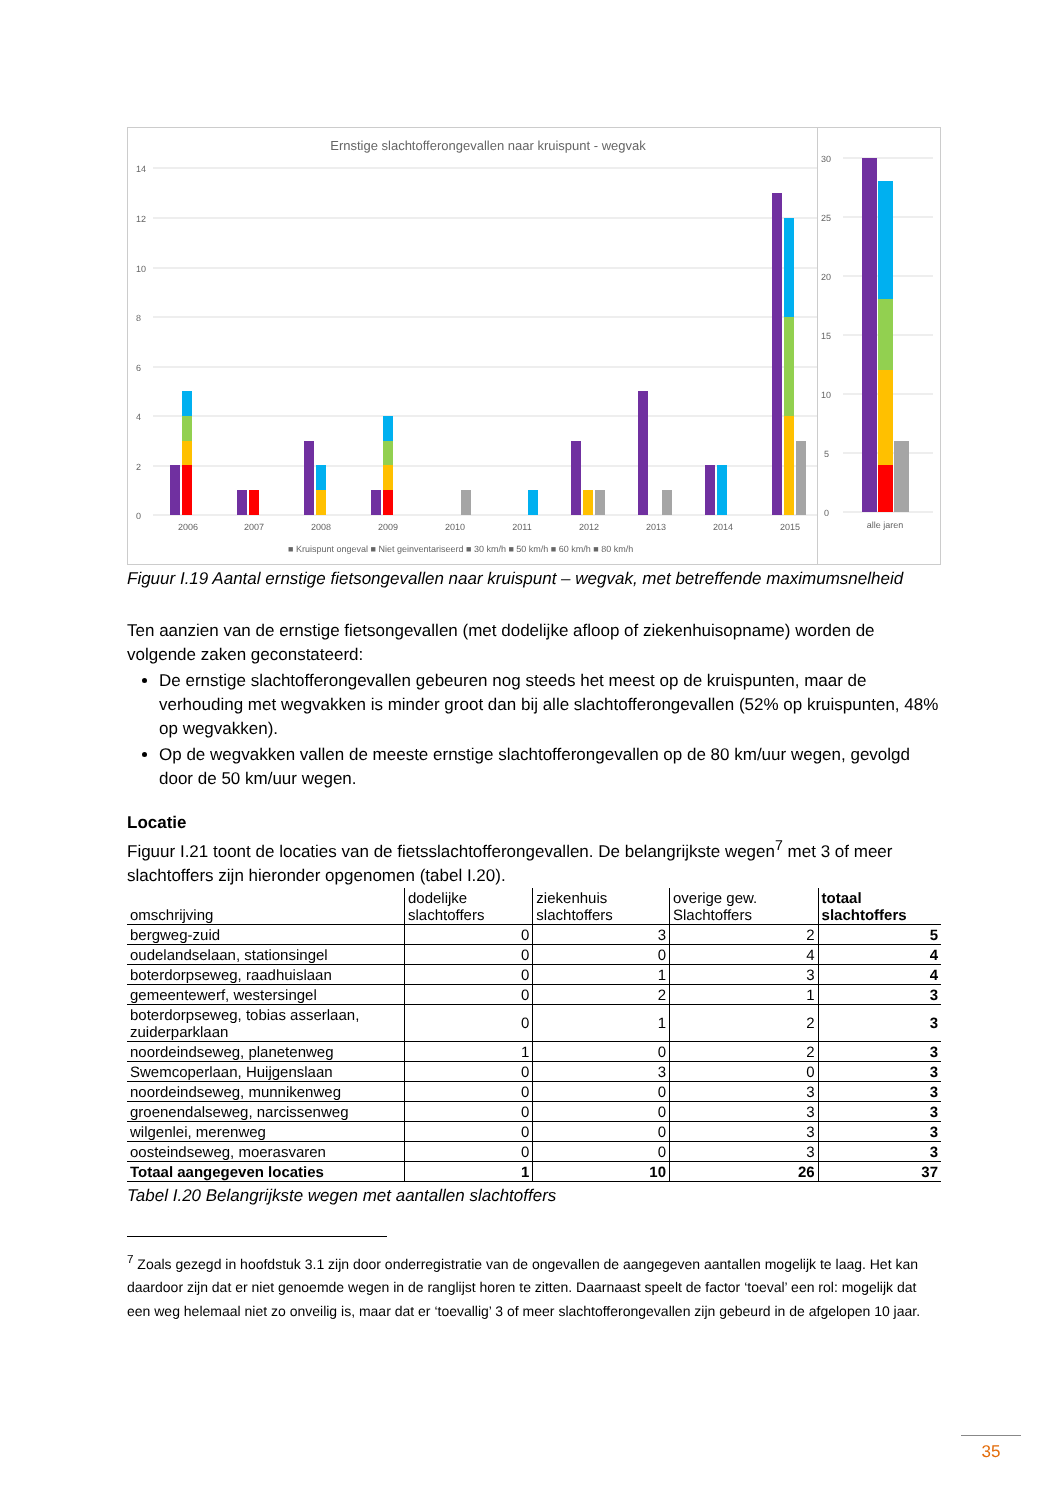Ernstige slachtofferongevallen naar kruispunt - wegvak
14
12
10
8
6
4
2
0
2006
2007
2008
2009
2010
2011
2012
2013
2014
2015
■ Kruispunt ongeval ■ Niet geinventariseerd ■ 30 km/h ■ 50 km/h ■ 60 km/h ■ 80 km/h
30
25
20
15
10
5
0
alle jaren
Figuur I.19 Aantal ernstige fietsongevallen naar kruispunt – wegvak, met betreffende maximumsnelheid
Ten aanzien van de ernstige fietsongevallen (met dodelijke afloop of ziekenhuisopname) worden de volgende zaken geconstateerd:
De ernstige slachtofferongevallen gebeuren nog steeds het meest op de kruispunten, maar de verhouding met wegvakken is minder groot dan bij alle slachtofferongevallen (52% op kruispunten, 48% op wegvakken).
Op de wegvakken vallen de meeste ernstige slachtofferongevallen op de 80 km/uur wegen, gevolgd door de 50 km/uur wegen.
Locatie
Figuur I.21 toont de locaties van de fietsslachtofferongevallen. De belangrijkste wegen<sup>7</sup> met 3 of meer slachtoffers zijn hieronder opgenomen (tabel I.20).
| omschrijving | dodelijke slachtoffers | ziekenhuis slachtoffers | overige gew. Slachtoffers | totaal slachtoffers |
| --- | --- | --- | --- | --- |
| bergweg-zuid | 0 | 3 | 2 | 5 |
| oudelandselaan, stationsingel | 0 | 0 | 4 | 4 |
| boterdorpseweg, raadhuislaan | 0 | 1 | 3 | 4 |
| gemeentewerf, westersingel | 0 | 2 | 1 | 3 |
| boterdorpseweg, tobias asserlaan, zuiderparklaan | 0 | 1 | 2 | 3 |
| noordeindseweg, planetenweg | 1 | 0 | 2 | 3 |
| Swemcoperlaan, Huijgenslaan | 0 | 3 | 0 | 3 |
| noordeindseweg, munnikenweg | 0 | 0 | 3 | 3 |
| groenendalseweg, narcissenweg | 0 | 0 | 3 | 3 |
| wilgenlei, merenweg | 0 | 0 | 3 | 3 |
| oosteindseweg, moerasvaren | 0 | 0 | 3 | 3 |
| Totaal aangegeven locaties | 1 | 10 | 26 | 37 |
Tabel I.20 Belangrijkste wegen met aantallen slachtoffers
<sup>7</sup> Zoals gezegd in hoofdstuk 3.1 zijn door onderregistratie van de ongevallen de aangegeven aantallen mogelijk te laag. Het kan daardoor zijn dat er niet genoemde wegen in de ranglijst horen te zitten. Daarnaast speelt de factor ‘toeval’ een rol: mogelijk dat een weg helemaal niet zo onveilig is, maar dat er ‘toevallig’ 3 of meer slachtofferongevallen zijn gebeurd in de afgelopen 10 jaar.
35